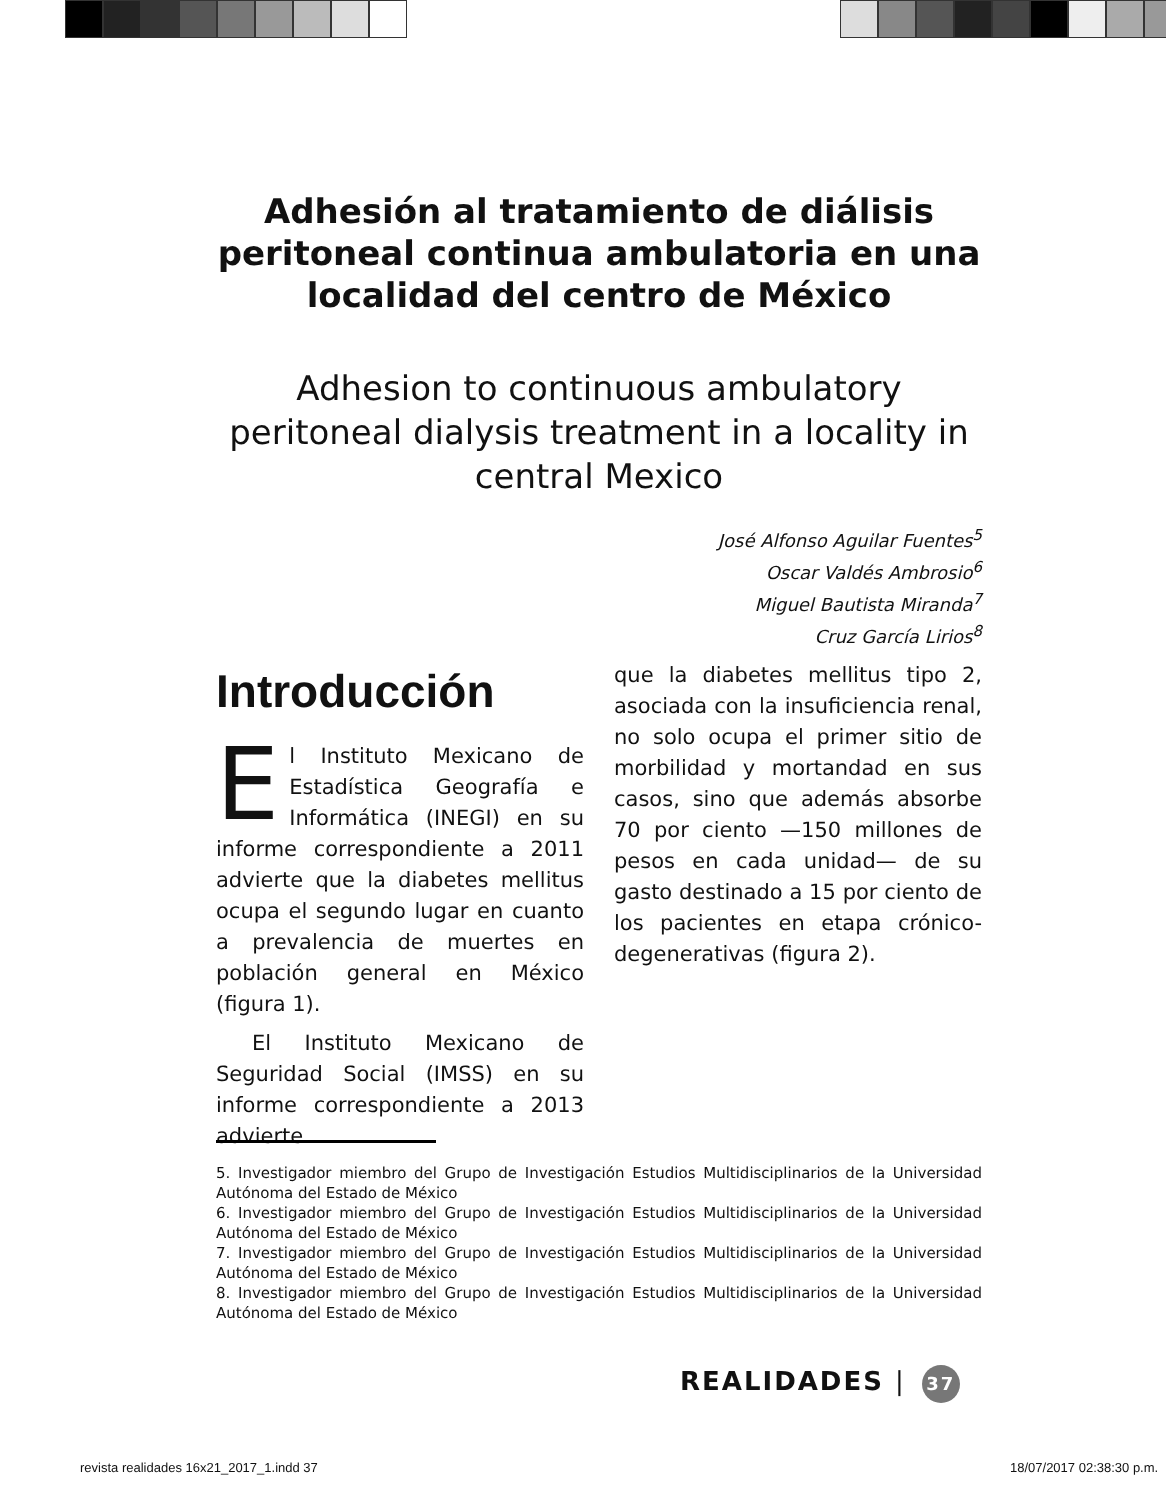Adhesión al tratamiento de diálisis peritoneal continua ambulatoria en una localidad del centro de México
Adhesion to continuous ambulatory peritoneal dialysis treatment in a locality in central Mexico
José Alfonso Aguilar Fuentes<sup>5</sup>
Oscar Valdés Ambrosio<sup>6</sup>
Miguel Bautista Miranda<sup>7</sup>
Cruz García Lirios<sup>8</sup>
Introducción
El Instituto Mexicano de Estadística Geografía e Informática (INEGI) en su informe correspondiente a 2011 advierte que la diabetes mellitus ocupa el segundo lugar en cuanto a prevalencia de muertes en población general en México (figura 1).
El Instituto Mexicano de Seguridad Social (IMSS) en su informe correspondiente a 2013 advierte
que la diabetes mellitus tipo 2, asociada con la insuficiencia renal, no solo ocupa el primer sitio de morbilidad y mortandad en sus casos, sino que además absorbe 70 por ciento —150 millones de pesos en cada unidad— de su gasto destinado a 15 por ciento de los pacientes en etapa crónico-degenerativas (figura 2).
5. Investigador miembro del Grupo de Investigación Estudios Multidisciplinarios de la Universidad Autónoma del Estado de México
6. Investigador miembro del Grupo de Investigación Estudios Multidisciplinarios de la Universidad Autónoma del Estado de México
7. Investigador miembro del Grupo de Investigación Estudios Multidisciplinarios de la Universidad Autónoma del Estado de México
8. Investigador miembro del Grupo de Investigación Estudios Multidisciplinarios de la Universidad Autónoma del Estado de México
REALIDADES | 37
revista realidades 16x21_2017_1.indd 37
18/07/2017 02:38:30 p.m.